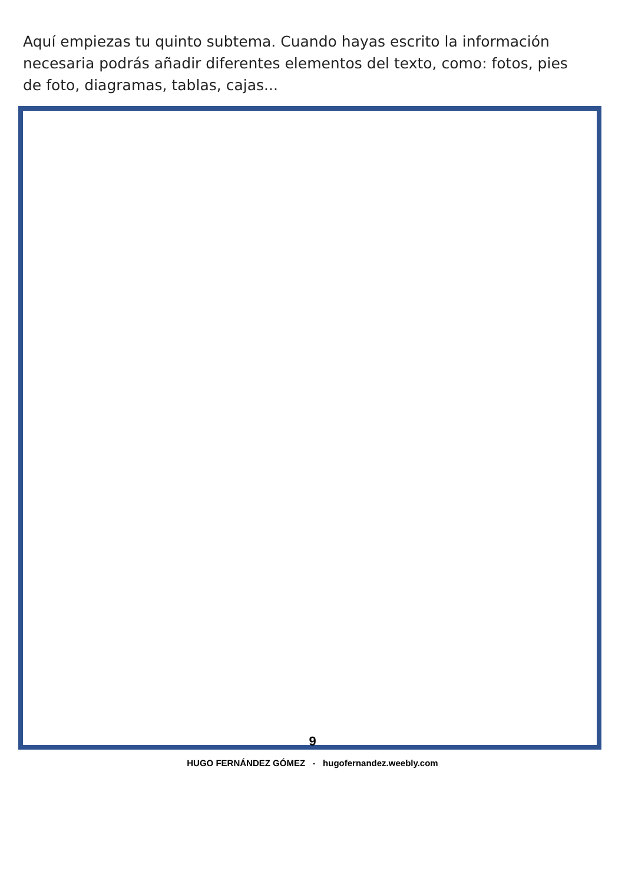Aquí empiezas tu quinto subtema. Cuando hayas escrito la información necesaria podrás añadir diferentes elementos del texto, como: fotos, pies de foto, diagramas, tablas, cajas...
9
HUGO FERNÁNDEZ GÓMEZ - hugofernandez.weebly.com